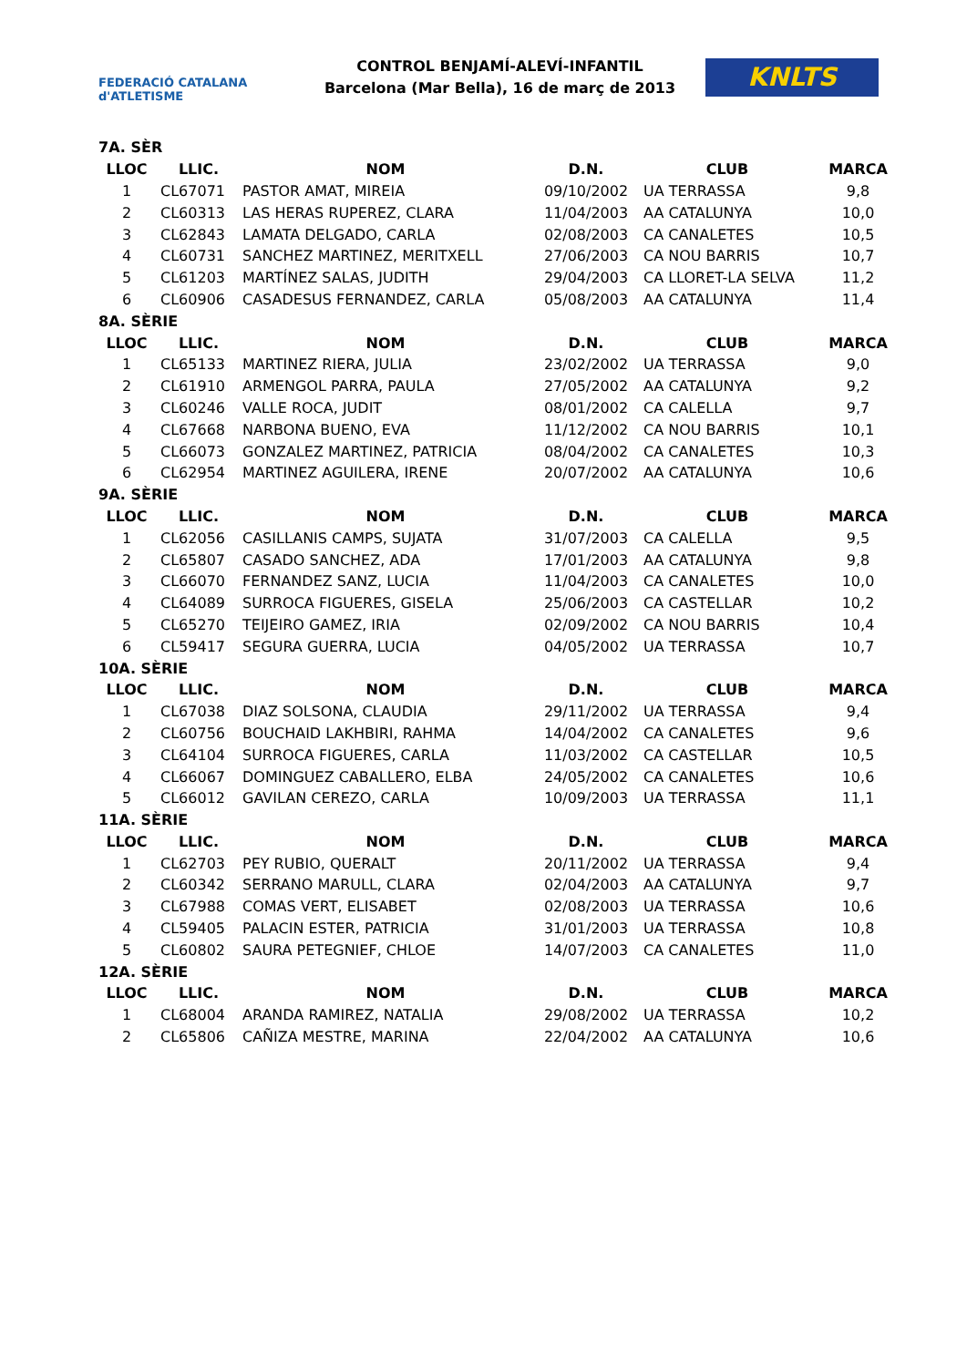FEDERACIÓ CATALANA d'ATLETISME
CONTROL BENJAMÍ-ALEVÍ-INFANTIL
Barcelona (Mar Bella), 16 de març de 2013
KNLTS
| 7A. SÈR | | | | | |
| LLOC | LLIC. | NOM | D.N. | CLUB | MARCA |
| 1 | CL67071 | PASTOR AMAT, MIREIA | 09/10/2002 | UA TERRASSA | 9,8 |
| 2 | CL60313 | LAS HERAS RUPEREZ, CLARA | 11/04/2003 | AA CATALUNYA | 10,0 |
| 3 | CL62843 | LAMATA DELGADO, CARLA | 02/08/2003 | CA CANALETES | 10,5 |
| 4 | CL60731 | SANCHEZ MARTINEZ, MERITXELL | 27/06/2003 | CA NOU BARRIS | 10,7 |
| 5 | CL61203 | MARTÍNEZ SALAS, JUDITH | 29/04/2003 | CA LLORET-LA SELVA | 11,2 |
| 6 | CL60906 | CASADESUS FERNANDEZ, CARLA | 05/08/2003 | AA CATALUNYA | 11,4 |
| 8A. SÈRIE | | | | | |
| LLOC | LLIC. | NOM | D.N. | CLUB | MARCA |
| 1 | CL65133 | MARTINEZ RIERA, JULIA | 23/02/2002 | UA TERRASSA | 9,0 |
| 2 | CL61910 | ARMENGOL PARRA, PAULA | 27/05/2002 | AA CATALUNYA | 9,2 |
| 3 | CL60246 | VALLE ROCA, JUDIT | 08/01/2002 | CA CALELLA | 9,7 |
| 4 | CL67668 | NARBONA BUENO, EVA | 11/12/2002 | CA NOU BARRIS | 10,1 |
| 5 | CL66073 | GONZALEZ MARTINEZ, PATRICIA | 08/04/2002 | CA CANALETES | 10,3 |
| 6 | CL62954 | MARTINEZ AGUILERA, IRENE | 20/07/2002 | AA CATALUNYA | 10,6 |
| 9A. SÈRIE | | | | | |
| LLOC | LLIC. | NOM | D.N. | CLUB | MARCA |
| 1 | CL62056 | CASILLANIS CAMPS, SUJATA | 31/07/2003 | CA CALELLA | 9,5 |
| 2 | CL65807 | CASADO SANCHEZ, ADA | 17/01/2003 | AA CATALUNYA | 9,8 |
| 3 | CL66070 | FERNANDEZ SANZ, LUCIA | 11/04/2003 | CA CANALETES | 10,0 |
| 4 | CL64089 | SURROCA FIGUERES, GISELA | 25/06/2003 | CA CASTELLAR | 10,2 |
| 5 | CL65270 | TEIJEIRO GAMEZ, IRIA | 02/09/2002 | CA NOU BARRIS | 10,4 |
| 6 | CL59417 | SEGURA GUERRA, LUCIA | 04/05/2002 | UA TERRASSA | 10,7 |
| 10A. SÈRIE | | | | | |
| LLOC | LLIC. | NOM | D.N. | CLUB | MARCA |
| 1 | CL67038 | DIAZ SOLSONA, CLAUDIA | 29/11/2002 | UA TERRASSA | 9,4 |
| 2 | CL60756 | BOUCHAID LAKHBIRI, RAHMA | 14/04/2002 | CA CANALETES | 9,6 |
| 3 | CL64104 | SURROCA FIGUERES, CARLA | 11/03/2002 | CA CASTELLAR | 10,5 |
| 4 | CL66067 | DOMINGUEZ CABALLERO, ELBA | 24/05/2002 | CA CANALETES | 10,6 |
| 5 | CL66012 | GAVILAN CEREZO, CARLA | 10/09/2003 | UA TERRASSA | 11,1 |
| 11A. SÈRIE | | | | | |
| LLOC | LLIC. | NOM | D.N. | CLUB | MARCA |
| 1 | CL62703 | PEY RUBIO, QUERALT | 20/11/2002 | UA TERRASSA | 9,4 |
| 2 | CL60342 | SERRANO MARULL, CLARA | 02/04/2003 | AA CATALUNYA | 9,7 |
| 3 | CL67988 | COMAS VERT, ELISABET | 02/08/2003 | UA TERRASSA | 10,6 |
| 4 | CL59405 | PALACIN ESTER, PATRICIA | 31/01/2003 | UA TERRASSA | 10,8 |
| 5 | CL60802 | SAURA PETEGNIEF, CHLOE | 14/07/2003 | CA CANALETES | 11,0 |
| 12A. SÈRIE | | | | | |
| LLOC | LLIC. | NOM | D.N. | CLUB | MARCA |
| 1 | CL68004 | ARANDA RAMIREZ, NATALIA | 29/08/2002 | UA TERRASSA | 10,2 |
| 2 | CL65806 | CAÑIZA MESTRE, MARINA | 22/04/2002 | AA CATALUNYA | 10,6 |